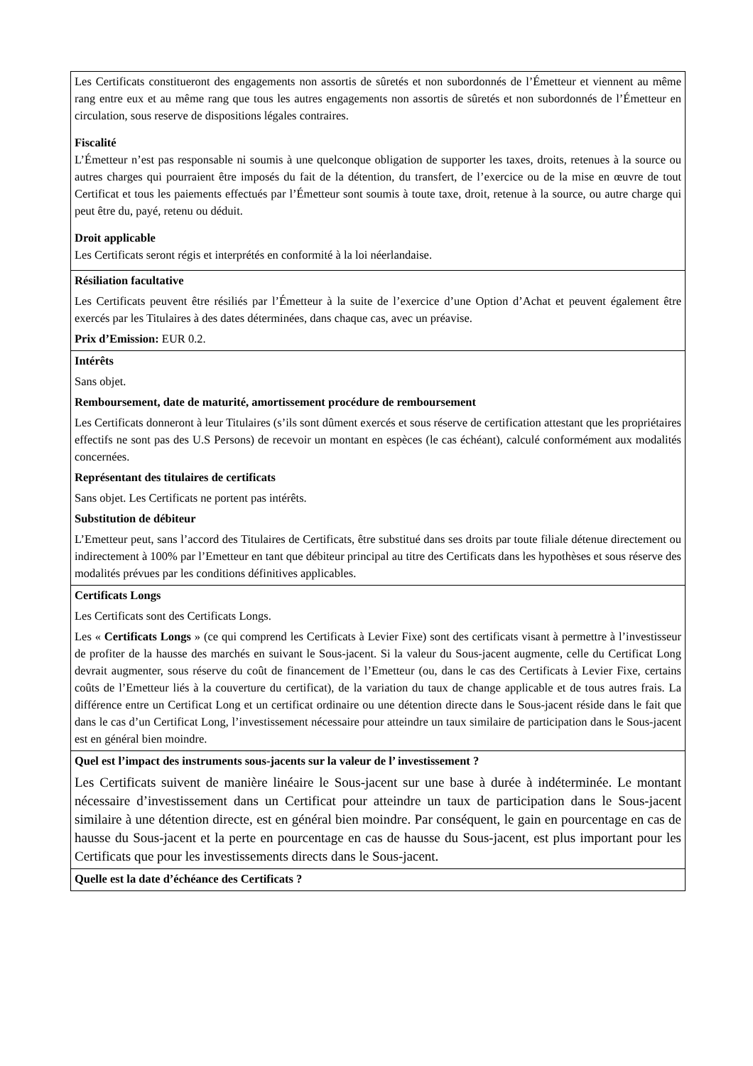| Les Certificats constitueront des engagements non assortis de sûretés et non subordonnés de l’Émetteur et viennent au même rang entre eux et au même rang que tous les autres engagements non assortis de sûretés et non subordonnés de l’Émetteur en circulation, sous reserve de dispositions légales contraires. Fiscalité L’Émetteur n’est pas responsable ni soumis à une quelconque obligation de supporter les taxes, droits, retenues à la source ou autres charges qui pourraient être imposés du fait de la détention, du transfert, de l’exercice ou de la mise en œuvre de tout Certificat et tous les paiements effectués par l’Émetteur sont soumis à toute taxe, droit, retenue à la source, ou autre charge qui peut être du, payé, retenu ou déduit. Droit applicable Les Certificats seront régis et interprétés en conformité à la loi néerlandaise. |
| Résiliation facultative Les Certificats peuvent être résiliés par l’Émetteur à la suite de l’exercice d’une Option d’Achat et peuvent également être exercés par les Titulaires à des dates déterminées, dans chaque cas, avec un préavise. Prix d’Emission: EUR 0.2. |
| Intérêts Sans objet. Remboursement, date de maturité, amortissement procédure de remboursement Les Certificats donneront à leur Titulaires (s’ils sont dûment exercés et sous réserve de certification attestant que les propriétaires effectifs ne sont pas des U.S Persons) de recevoir un montant en espèces (le cas échéant), calculé conformément aux modalités concernées. Représentant des titulaires de certificats Sans objet. Les Certificats ne portent pas intérêts. Substitution de débiteur L’Emetteur peut, sans l’accord des Titulaires de Certificats, être substitué dans ses droits par toute filiale détenue directement ou indirectement à 100% par l’Emetteur en tant que débiteur principal au titre des Certificats dans les hypothèses et sous réserve des modalités prévues par les conditions définitives applicables. |
| Certificats Longs Les Certificats sont des Certificats Longs. Les « Certificats Longs » (ce qui comprend les Certificats à Levier Fixe) sont des certificats visant à permettre à l’investisseur de profiter de la hausse des marchés en suivant le Sous-jacent. Si la valeur du Sous-jacent augmente, celle du Certificat Long devrait augmenter, sous réserve du coût de financement de l’Emetteur (ou, dans le cas des Certificats à Levier Fixe, certains coûts de l’Emetteur liés à la couverture du certificat), de la variation du taux de change applicable et de tous autres frais. La différence entre un Certificat Long et un certificat ordinaire ou une détention directe dans le Sous-jacent réside dans le fait que dans le cas d’un Certificat Long, l’investissement nécessaire pour atteindre un taux similaire de participation dans le Sous-jacent est en général bien moindre. |
| Quel est l’impact des instruments sous-jacents sur la valeur de l’ investissement ? Les Certificats suivent de manière linéaire le Sous-jacent sur une base à durée à indéterminée. Le montant nécessaire d’investissement dans un Certificat pour atteindre un taux de participation dans le Sous-jacent similaire à une détention directe, est en général bien moindre. Par conséquent, le gain en pourcentage en cas de hausse du Sous-jacent et la perte en pourcentage en cas de hausse du Sous-jacent, est plus important pour les Certificats que pour les investissements directs dans le Sous-jacent. |
| Quelle est la date d’échéance des Certificats ? |